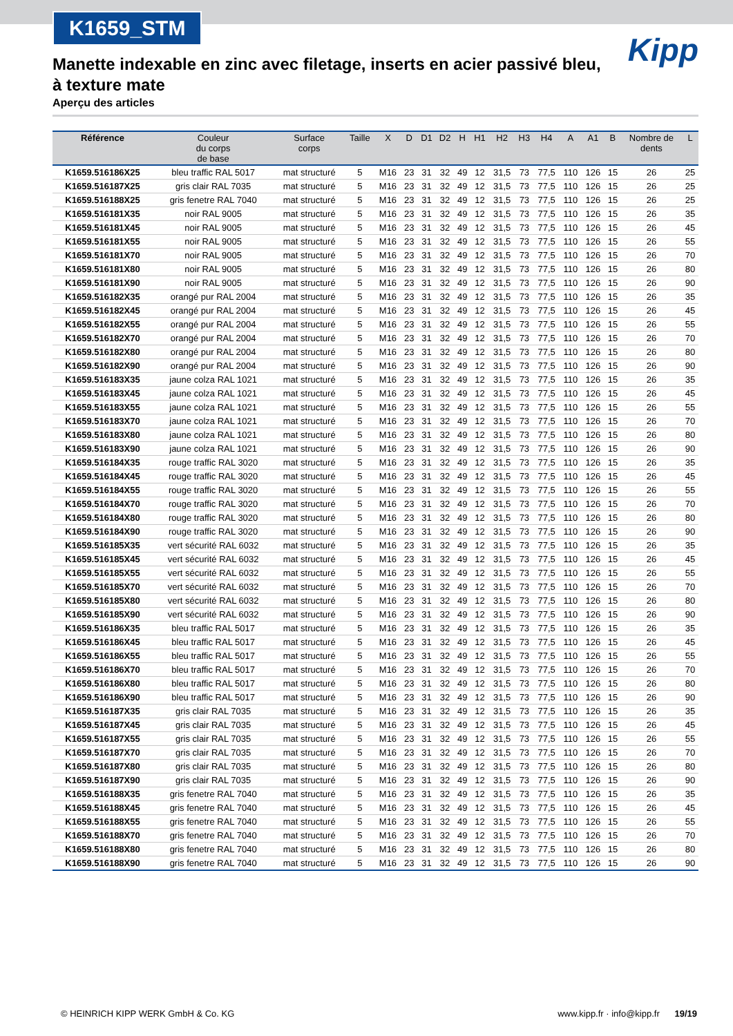K1659_STM
Kipp
Manette indexable en zinc avec filetage, inserts en acier passivé bleu, à texture mate
Aperçu des articles
| Référence | Couleur du corps de base | Surface corps | Taille | X | D | D1 | D2 | H | H1 | H2 | H3 | H4 | A | A1 | B | Nombre de dents | L |
| --- | --- | --- | --- | --- | --- | --- | --- | --- | --- | --- | --- | --- | --- | --- | --- | --- | --- |
| K1659.516186X25 | bleu traffic RAL 5017 | mat structuré | 5 | M16 | 23 | 31 | 32 | 49 | 12 | 31,5 | 73 | 77,5 | 110 | 126 | 15 | 26 | 25 |
| K1659.516187X25 | gris clair RAL 7035 | mat structuré | 5 | M16 | 23 | 31 | 32 | 49 | 12 | 31,5 | 73 | 77,5 | 110 | 126 | 15 | 26 | 25 |
| K1659.516188X25 | gris fenetre RAL 7040 | mat structuré | 5 | M16 | 23 | 31 | 32 | 49 | 12 | 31,5 | 73 | 77,5 | 110 | 126 | 15 | 26 | 25 |
| K1659.516181X35 | noir RAL 9005 | mat structuré | 5 | M16 | 23 | 31 | 32 | 49 | 12 | 31,5 | 73 | 77,5 | 110 | 126 | 15 | 26 | 35 |
| K1659.516181X45 | noir RAL 9005 | mat structuré | 5 | M16 | 23 | 31 | 32 | 49 | 12 | 31,5 | 73 | 77,5 | 110 | 126 | 15 | 26 | 45 |
| K1659.516181X55 | noir RAL 9005 | mat structuré | 5 | M16 | 23 | 31 | 32 | 49 | 12 | 31,5 | 73 | 77,5 | 110 | 126 | 15 | 26 | 55 |
| K1659.516181X70 | noir RAL 9005 | mat structuré | 5 | M16 | 23 | 31 | 32 | 49 | 12 | 31,5 | 73 | 77,5 | 110 | 126 | 15 | 26 | 70 |
| K1659.516181X80 | noir RAL 9005 | mat structuré | 5 | M16 | 23 | 31 | 32 | 49 | 12 | 31,5 | 73 | 77,5 | 110 | 126 | 15 | 26 | 80 |
| K1659.516181X90 | noir RAL 9005 | mat structuré | 5 | M16 | 23 | 31 | 32 | 49 | 12 | 31,5 | 73 | 77,5 | 110 | 126 | 15 | 26 | 90 |
| K1659.516182X35 | orangé pur RAL 2004 | mat structuré | 5 | M16 | 23 | 31 | 32 | 49 | 12 | 31,5 | 73 | 77,5 | 110 | 126 | 15 | 26 | 35 |
| K1659.516182X45 | orangé pur RAL 2004 | mat structuré | 5 | M16 | 23 | 31 | 32 | 49 | 12 | 31,5 | 73 | 77,5 | 110 | 126 | 15 | 26 | 45 |
| K1659.516182X55 | orangé pur RAL 2004 | mat structuré | 5 | M16 | 23 | 31 | 32 | 49 | 12 | 31,5 | 73 | 77,5 | 110 | 126 | 15 | 26 | 55 |
| K1659.516182X70 | orangé pur RAL 2004 | mat structuré | 5 | M16 | 23 | 31 | 32 | 49 | 12 | 31,5 | 73 | 77,5 | 110 | 126 | 15 | 26 | 70 |
| K1659.516182X80 | orangé pur RAL 2004 | mat structuré | 5 | M16 | 23 | 31 | 32 | 49 | 12 | 31,5 | 73 | 77,5 | 110 | 126 | 15 | 26 | 80 |
| K1659.516182X90 | orangé pur RAL 2004 | mat structuré | 5 | M16 | 23 | 31 | 32 | 49 | 12 | 31,5 | 73 | 77,5 | 110 | 126 | 15 | 26 | 90 |
| K1659.516183X35 | jaune colza RAL 1021 | mat structuré | 5 | M16 | 23 | 31 | 32 | 49 | 12 | 31,5 | 73 | 77,5 | 110 | 126 | 15 | 26 | 35 |
| K1659.516183X45 | jaune colza RAL 1021 | mat structuré | 5 | M16 | 23 | 31 | 32 | 49 | 12 | 31,5 | 73 | 77,5 | 110 | 126 | 15 | 26 | 45 |
| K1659.516183X55 | jaune colza RAL 1021 | mat structuré | 5 | M16 | 23 | 31 | 32 | 49 | 12 | 31,5 | 73 | 77,5 | 110 | 126 | 15 | 26 | 55 |
| K1659.516183X70 | jaune colza RAL 1021 | mat structuré | 5 | M16 | 23 | 31 | 32 | 49 | 12 | 31,5 | 73 | 77,5 | 110 | 126 | 15 | 26 | 70 |
| K1659.516183X80 | jaune colza RAL 1021 | mat structuré | 5 | M16 | 23 | 31 | 32 | 49 | 12 | 31,5 | 73 | 77,5 | 110 | 126 | 15 | 26 | 80 |
| K1659.516183X90 | jaune colza RAL 1021 | mat structuré | 5 | M16 | 23 | 31 | 32 | 49 | 12 | 31,5 | 73 | 77,5 | 110 | 126 | 15 | 26 | 90 |
| K1659.516184X35 | rouge traffic RAL 3020 | mat structuré | 5 | M16 | 23 | 31 | 32 | 49 | 12 | 31,5 | 73 | 77,5 | 110 | 126 | 15 | 26 | 35 |
| K1659.516184X45 | rouge traffic RAL 3020 | mat structuré | 5 | M16 | 23 | 31 | 32 | 49 | 12 | 31,5 | 73 | 77,5 | 110 | 126 | 15 | 26 | 45 |
| K1659.516184X55 | rouge traffic RAL 3020 | mat structuré | 5 | M16 | 23 | 31 | 32 | 49 | 12 | 31,5 | 73 | 77,5 | 110 | 126 | 15 | 26 | 55 |
| K1659.516184X70 | rouge traffic RAL 3020 | mat structuré | 5 | M16 | 23 | 31 | 32 | 49 | 12 | 31,5 | 73 | 77,5 | 110 | 126 | 15 | 26 | 70 |
| K1659.516184X80 | rouge traffic RAL 3020 | mat structuré | 5 | M16 | 23 | 31 | 32 | 49 | 12 | 31,5 | 73 | 77,5 | 110 | 126 | 15 | 26 | 80 |
| K1659.516184X90 | rouge traffic RAL 3020 | mat structuré | 5 | M16 | 23 | 31 | 32 | 49 | 12 | 31,5 | 73 | 77,5 | 110 | 126 | 15 | 26 | 90 |
| K1659.516185X35 | vert sécurité RAL 6032 | mat structuré | 5 | M16 | 23 | 31 | 32 | 49 | 12 | 31,5 | 73 | 77,5 | 110 | 126 | 15 | 26 | 35 |
| K1659.516185X45 | vert sécurité RAL 6032 | mat structuré | 5 | M16 | 23 | 31 | 32 | 49 | 12 | 31,5 | 73 | 77,5 | 110 | 126 | 15 | 26 | 45 |
| K1659.516185X55 | vert sécurité RAL 6032 | mat structuré | 5 | M16 | 23 | 31 | 32 | 49 | 12 | 31,5 | 73 | 77,5 | 110 | 126 | 15 | 26 | 55 |
| K1659.516185X70 | vert sécurité RAL 6032 | mat structuré | 5 | M16 | 23 | 31 | 32 | 49 | 12 | 31,5 | 73 | 77,5 | 110 | 126 | 15 | 26 | 70 |
| K1659.516185X80 | vert sécurité RAL 6032 | mat structuré | 5 | M16 | 23 | 31 | 32 | 49 | 12 | 31,5 | 73 | 77,5 | 110 | 126 | 15 | 26 | 80 |
| K1659.516185X90 | vert sécurité RAL 6032 | mat structuré | 5 | M16 | 23 | 31 | 32 | 49 | 12 | 31,5 | 73 | 77,5 | 110 | 126 | 15 | 26 | 90 |
| K1659.516186X35 | bleu traffic RAL 5017 | mat structuré | 5 | M16 | 23 | 31 | 32 | 49 | 12 | 31,5 | 73 | 77,5 | 110 | 126 | 15 | 26 | 35 |
| K1659.516186X45 | bleu traffic RAL 5017 | mat structuré | 5 | M16 | 23 | 31 | 32 | 49 | 12 | 31,5 | 73 | 77,5 | 110 | 126 | 15 | 26 | 45 |
| K1659.516186X55 | bleu traffic RAL 5017 | mat structuré | 5 | M16 | 23 | 31 | 32 | 49 | 12 | 31,5 | 73 | 77,5 | 110 | 126 | 15 | 26 | 55 |
| K1659.516186X70 | bleu traffic RAL 5017 | mat structuré | 5 | M16 | 23 | 31 | 32 | 49 | 12 | 31,5 | 73 | 77,5 | 110 | 126 | 15 | 26 | 70 |
| K1659.516186X80 | bleu traffic RAL 5017 | mat structuré | 5 | M16 | 23 | 31 | 32 | 49 | 12 | 31,5 | 73 | 77,5 | 110 | 126 | 15 | 26 | 80 |
| K1659.516186X90 | bleu traffic RAL 5017 | mat structuré | 5 | M16 | 23 | 31 | 32 | 49 | 12 | 31,5 | 73 | 77,5 | 110 | 126 | 15 | 26 | 90 |
| K1659.516187X35 | gris clair RAL 7035 | mat structuré | 5 | M16 | 23 | 31 | 32 | 49 | 12 | 31,5 | 73 | 77,5 | 110 | 126 | 15 | 26 | 35 |
| K1659.516187X45 | gris clair RAL 7035 | mat structuré | 5 | M16 | 23 | 31 | 32 | 49 | 12 | 31,5 | 73 | 77,5 | 110 | 126 | 15 | 26 | 45 |
| K1659.516187X55 | gris clair RAL 7035 | mat structuré | 5 | M16 | 23 | 31 | 32 | 49 | 12 | 31,5 | 73 | 77,5 | 110 | 126 | 15 | 26 | 55 |
| K1659.516187X70 | gris clair RAL 7035 | mat structuré | 5 | M16 | 23 | 31 | 32 | 49 | 12 | 31,5 | 73 | 77,5 | 110 | 126 | 15 | 26 | 70 |
| K1659.516187X80 | gris clair RAL 7035 | mat structuré | 5 | M16 | 23 | 31 | 32 | 49 | 12 | 31,5 | 73 | 77,5 | 110 | 126 | 15 | 26 | 80 |
| K1659.516187X90 | gris clair RAL 7035 | mat structuré | 5 | M16 | 23 | 31 | 32 | 49 | 12 | 31,5 | 73 | 77,5 | 110 | 126 | 15 | 26 | 90 |
| K1659.516188X35 | gris fenetre RAL 7040 | mat structuré | 5 | M16 | 23 | 31 | 32 | 49 | 12 | 31,5 | 73 | 77,5 | 110 | 126 | 15 | 26 | 35 |
| K1659.516188X45 | gris fenetre RAL 7040 | mat structuré | 5 | M16 | 23 | 31 | 32 | 49 | 12 | 31,5 | 73 | 77,5 | 110 | 126 | 15 | 26 | 45 |
| K1659.516188X55 | gris fenetre RAL 7040 | mat structuré | 5 | M16 | 23 | 31 | 32 | 49 | 12 | 31,5 | 73 | 77,5 | 110 | 126 | 15 | 26 | 55 |
| K1659.516188X70 | gris fenetre RAL 7040 | mat structuré | 5 | M16 | 23 | 31 | 32 | 49 | 12 | 31,5 | 73 | 77,5 | 110 | 126 | 15 | 26 | 70 |
| K1659.516188X80 | gris fenetre RAL 7040 | mat structuré | 5 | M16 | 23 | 31 | 32 | 49 | 12 | 31,5 | 73 | 77,5 | 110 | 126 | 15 | 26 | 80 |
| K1659.516188X90 | gris fenetre RAL 7040 | mat structuré | 5 | M16 | 23 | 31 | 32 | 49 | 12 | 31,5 | 73 | 77,5 | 110 | 126 | 15 | 26 | 90 |
© HEINRICH KIPP WERK GmbH & Co. KG www.kipp.fr · info@kipp.fr 19/19